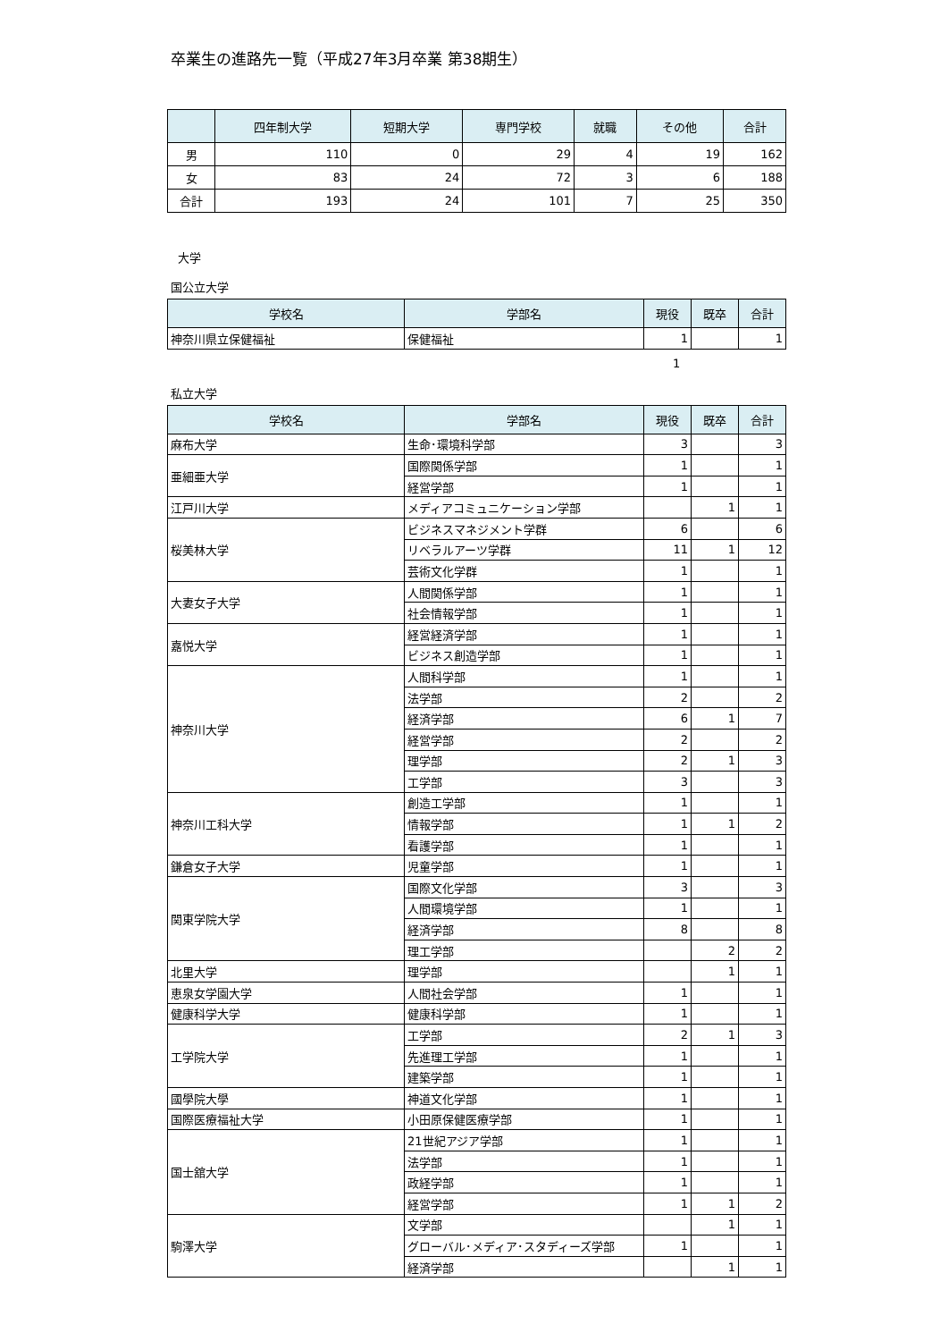卒業生の進路先一覧（平成27年3月卒業 第38期生）
| | 四年制大学 | 短期大学 | 専門学校 | 就職 | その他 | 合計 |
| --- | --- | --- | --- | --- | --- | --- |
| 男 | 110 | 0 | 29 | 4 | 19 | 162 |
| 女 | 83 | 24 | 72 | 3 | 6 | 188 |
| 合計 | 193 | 24 | 101 | 7 | 25 | 350 |
大学
国公立大学
| 学校名 | 学部名 | 現役 | 既卒 | 合計 |
| --- | --- | --- | --- | --- |
| 神奈川県立保健福祉 | 保健福祉 | 1 | | 1 |
1
私立大学
| 学校名 | 学部名 | 現役 | 既卒 | 合計 |
| --- | --- | --- | --- | --- |
| 麻布大学 | 生命･環境科学部 | 3 | | 3 |
| 亜細亜大学 | 国際関係学部 | 1 | | 1 |
| | 経営学部 | 1 | | 1 |
| 江戸川大学 | メディアコミュニケーション学部 | | 1 | 1 |
| 桜美林大学 | ビジネスマネジメント学群 | 6 | | 6 |
| | リベラルアーツ学群 | 11 | 1 | 12 |
| | 芸術文化学群 | 1 | | 1 |
| 大妻女子大学 | 人間関係学部 | 1 | | 1 |
| | 社会情報学部 | 1 | | 1 |
| 嘉悦大学 | 経営経済学部 | 1 | | 1 |
| | ビジネス創造学部 | 1 | | 1 |
| 神奈川大学 | 人間科学部 | 1 | | 1 |
| | 法学部 | 2 | | 2 |
| | 経済学部 | 6 | 1 | 7 |
| | 経営学部 | 2 | | 2 |
| | 理学部 | 2 | 1 | 3 |
| | 工学部 | 3 | | 3 |
| 神奈川工科大学 | 創造工学部 | 1 | | 1 |
| | 情報学部 | 1 | 1 | 2 |
| | 看護学部 | 1 | | 1 |
| 鎌倉女子大学 | 児童学部 | 1 | | 1 |
| 関東学院大学 | 国際文化学部 | 3 | | 3 |
| | 人間環境学部 | 1 | | 1 |
| | 経済学部 | 8 | | 8 |
| | 理工学部 | | 2 | 2 |
| 北里大学 | 理学部 | | 1 | 1 |
| 恵泉女学園大学 | 人間社会学部 | 1 | | 1 |
| 健康科学大学 | 健康科学部 | 1 | | 1 |
| 工学院大学 | 工学部 | 2 | 1 | 3 |
| | 先進理工学部 | 1 | | 1 |
| | 建築学部 | 1 | | 1 |
| 國學院大學 | 神道文化学部 | 1 | | 1 |
| 国際医療福祉大学 | 小田原保健医療学部 | 1 | | 1 |
| 国士舘大学 | 21世紀アジア学部 | 1 | | 1 |
| | 法学部 | 1 | | 1 |
| | 政経学部 | 1 | | 1 |
| | 経営学部 | 1 | 1 | 2 |
| 駒澤大学 | 文学部 | | 1 | 1 |
| | グローバル･メディア･スタディーズ学部 | 1 | | 1 |
| | 経済学部 | | 1 | 1 |